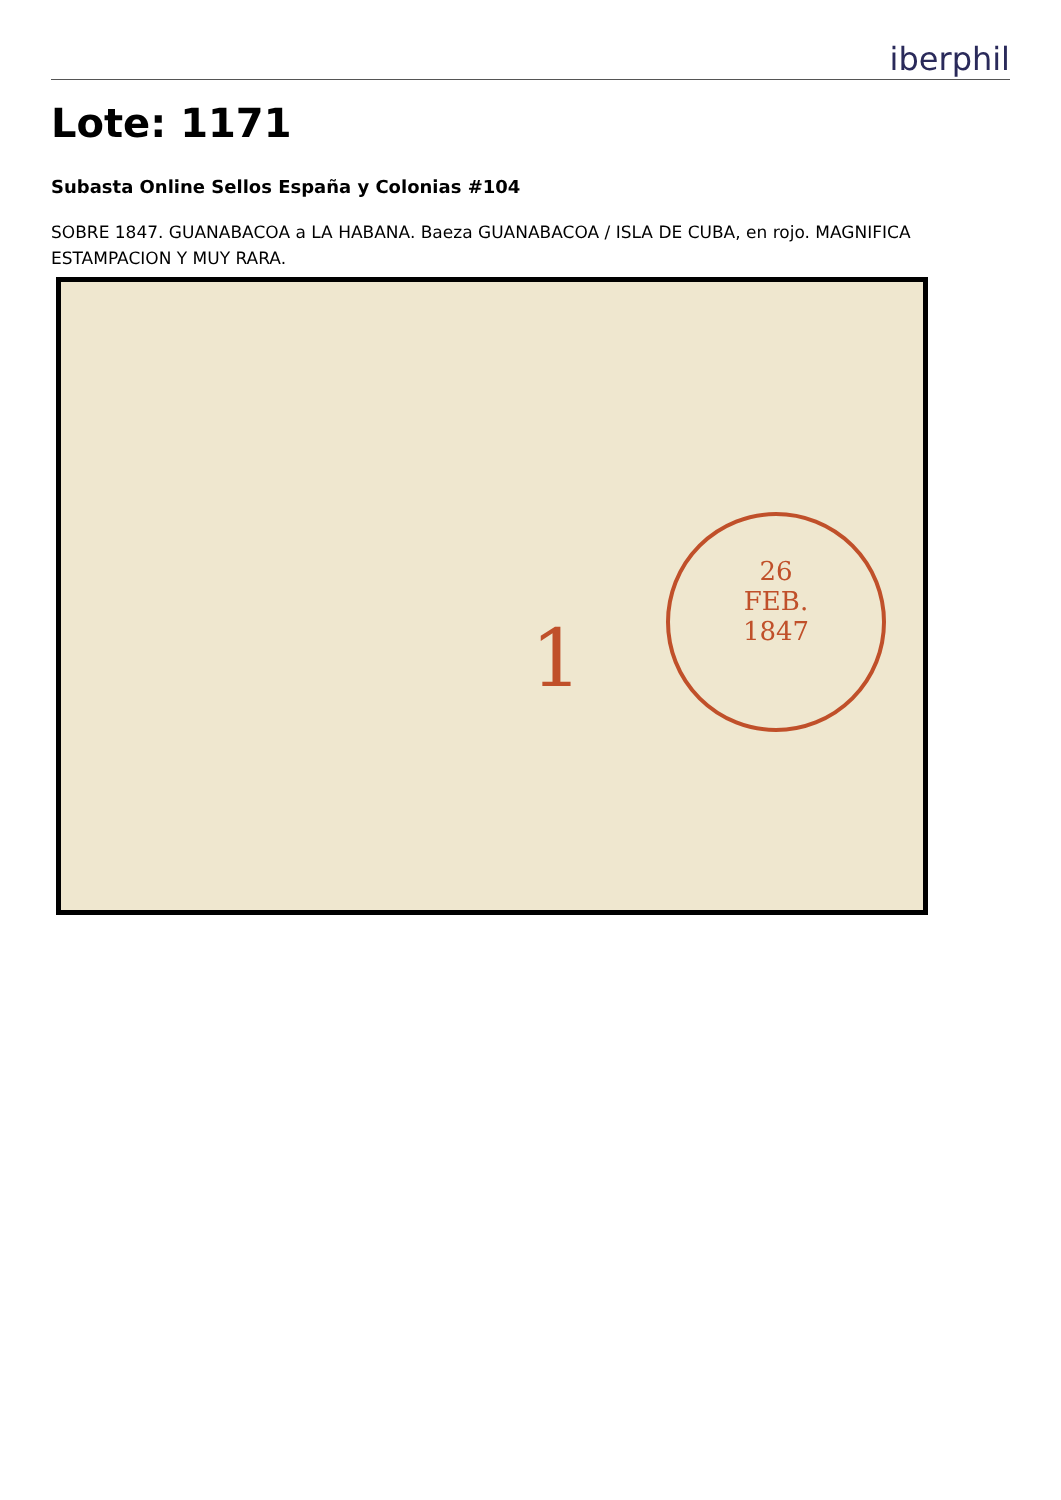iberphil
Lote: 1171
Subasta Online Sellos España y Colonias #104
SOBRE 1847. GUANABACOA a LA HABANA. Baeza GUANABACOA / ISLA DE CUBA, en rojo. MAGNIFICA ESTAMPACION Y MUY RARA.
1
26
FEB.
1847